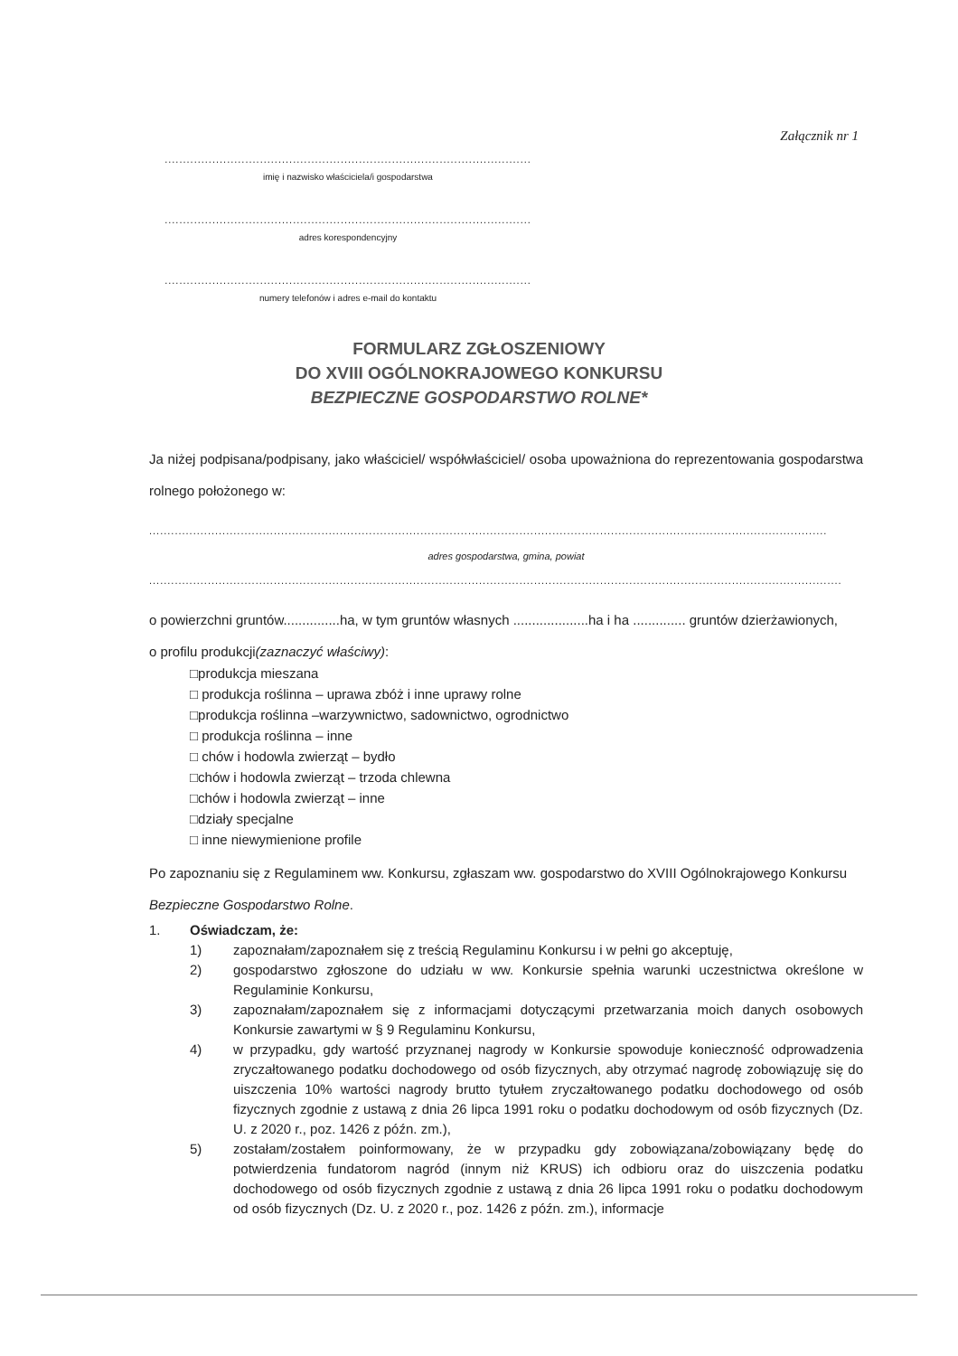Załącznik nr 1
....................................................................................................
imię i nazwisko właściciela/i gospodarstwa
....................................................................................................
adres korespondencyjny
....................................................................................................
numery telefonów i adres e-mail do kontaktu
FORMULARZ ZGŁOSZENIOWY
DO XVIII OGÓLNOKRAJOWEGO KONKURSU
BEZPIECZNE GOSPODARSTWO ROLNE*
Ja niżej podpisana/podpisany, jako właściciel/ współwłaściciel/ osoba upoważniona do reprezentowania gospodarstwa rolnego położonego w:
.........................................................................................................................................................................................
adres gospodarstwa, gmina, powiat
.............................................................................................................................................................................................
o powierzchni gruntów...............ha, w tym gruntów własnych ....................ha i ha .............. gruntów dzierżawionych,
o profilu produkcji(zaznaczyć właściwy):
□produkcja mieszana
□ produkcja roślinna – uprawa zbóż i inne uprawy rolne
□produkcja roślinna –warzywnictwo, sadownictwo, ogrodnictwo
□ produkcja roślinna – inne
□ chów i hodowla zwierząt – bydło
□chów i hodowla zwierząt – trzoda chlewna
□chów i hodowla zwierząt – inne
□działy specjalne
□ inne niewymienione profile
Po zapoznaniu się z Regulaminem ww. Konkursu, zgłaszam ww. gospodarstwo do XVIII Ogólnokrajowego Konkursu Bezpieczne Gospodarstwo Rolne.
1. Oświadczam, że:
1) zapoznałam/zapoznałem się z treścią Regulaminu Konkursu i w pełni go akceptuję,
2) gospodarstwo zgłoszone do udziału w ww. Konkursie spełnia warunki uczestnictwa określone w Regulaminie Konkursu,
3) zapoznałam/zapoznałem się z informacjami dotyczącymi przetwarzania moich danych osobowych Konkursie zawartymi w § 9 Regulaminu Konkursu,
4) w przypadku, gdy wartość przyznanej nagrody w Konkursie spowoduje konieczność odprowadzenia zryczałtowanego podatku dochodowego od osób fizycznych, aby otrzymać nagrodę zobowiązuję się do uiszczenia 10% wartości nagrody brutto tytułem zryczałtowanego podatku dochodowego od osób fizycznych zgodnie z ustawą z dnia 26 lipca 1991 roku o podatku dochodowym od osób fizycznych (Dz. U. z 2020 r., poz. 1426 z późn. zm.),
5) zostałam/zostałem poinformowany, że w przypadku gdy zobowiązana/zobowiązany będę do potwierdzenia fundatorom nagród (innym niż KRUS) ich odbioru oraz do uiszczenia podatku dochodowego od osób fizycznych zgodnie z ustawą z dnia 26 lipca 1991 roku o podatku dochodowym od osób fizycznych (Dz. U. z 2020 r., poz. 1426 z późn. zm.), informacje